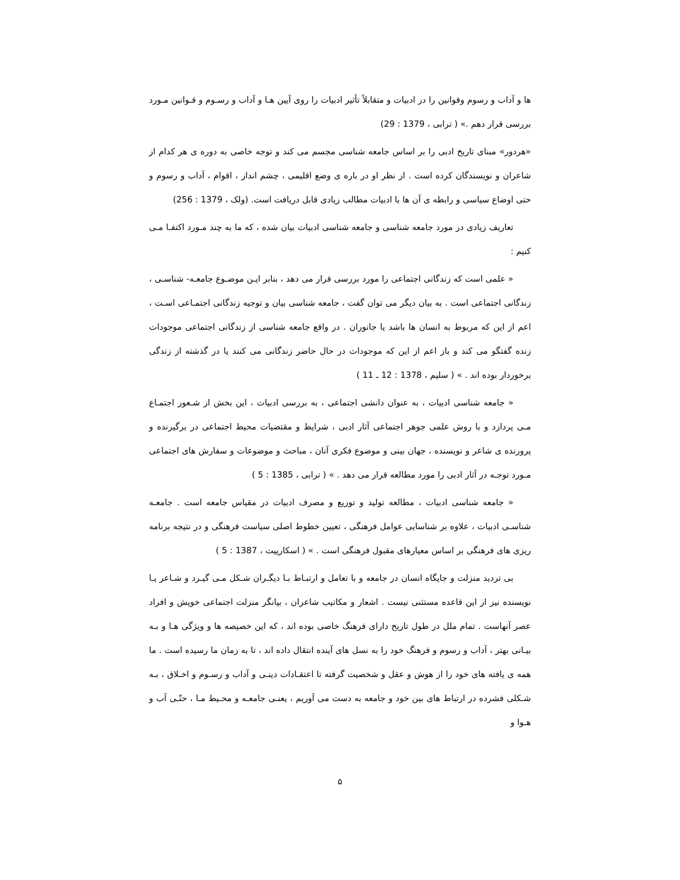ها و آداب و رسوم وقوانین را در ادبیات و متقابلاً تأثیر ادبیات را روی آیین هـا و آداب و رسـوم و قـوانین مـورد بررسی قرار دهم .» ( ترابی ، 1379 : 29)
«هردور» مبنای تاریخ ادبی را بر اساس جامعه شناسی مجسم می کند و توجه خاصی به دوره ی هر کدام از شاعران و نویسندگان کرده است . از نظر او در باره ی وضع اقلیمی ، چشم انداز ، اقوام ، آداب و رسوم و حتی اوضاع سیاسی و رابطه ی آن ها با ادبیات مطالب زیادی قابل دریافت است. (ولک ، 1379 : 256)
تعاریف زیادی در مورد جامعه شناسی و جامعه شناسی ادبیات بیان شده ، که ما به چند مـورد اکتفـا مـی کنیم :
« علمی است که زندگانی اجتماعی را مورد بررسی قرار می دهد ، بنابر ایـن موضـوع جامعـه- شناسـی ، زندگانی اجتماعی است . به بیان دیگر می توان گفت ، جامعه شناسی بیان و توجیه زندگانی اجتمـاعی اسـت ، اعم از این که مربوط به انسان ها باشد یا جانوران . در واقع جامعه شناسی از زندگانی اجتماعی موجودات زنده گفتگو می کند و باز اعم از این که موجودات در حال حاضر زندگانی می کنند یا در گذشته از زندگی برخوردار بوده اند . » ( سلیم ، 1378 : 12 ـ 11 )
« جامعه شناسی ادبیات ، به عنوان دانشی اجتماعی ، به بررسی ادبیات ، این بخش از شـعور اجتمـاع مـی پردازد و با روش علمی جوهر اجتماعی آثار ادبی ، شرایط و مقتضیات محیط اجتماعی در برگیرنده و پرورنده ی شاعر و نویسنده ، جهان بینی و موضوع فکری آنان ، مباحث و موضوعات و سفارش های اجتماعی مـورد توجـه در آثار ادبی را مورد مطالعه قرار می دهد . » ( ترابی ، 1385 : 5 )
« جامعه شناسی ادبیات ، مطالعه تولید و توزیع و مصرف ادبیات در مقیاس جامعه است . جامعـه شناسـی ادبیات ، علاوه بر شناسایی عوامل فرهنگی ، تعیین خطوط اصلی سیاست فرهنگی و در نتیجه برنامه ریزی های فرهنگی بر اساس معیارهای مقبول فرهنگی است . » ( اسکارپیت ، 1387 : 5 )
بی تردید منزلت و جایگاه انسان در جامعه و با تعامل و ارتبـاط بـا دیگـران شـکل مـی گیـرد و شـاعر یـا نویسنده نیز از این قاعده مستثنی نیست . اشعار و مکاتیب شاعران ، بیانگر منزلت اجتماعی خویش و افراد عصر آنهاست . تمام ملل در طول تاریخ دارای فرهنگ خاصی بوده اند ، که این خصیصه ها و ویژگی هـا و بـه بیـانی بهتر ، آداب و رسوم و فرهنگ خود را به نسل های آینده انتقال داده اند ، تا به زمان ما رسیده است . ما همه ی یافته های خود را از هوش و عقل و شخصیت گرفته تا اعتقـادات دینـی و آداب و رسـوم و اخـلاق ، بـه شـکلی فشرده در ارتباط های بین خود و جامعه به دست می آوریم ، یعنـی جامعـه و محـیط مـا ، حتّـی آب و هـوا و
۵